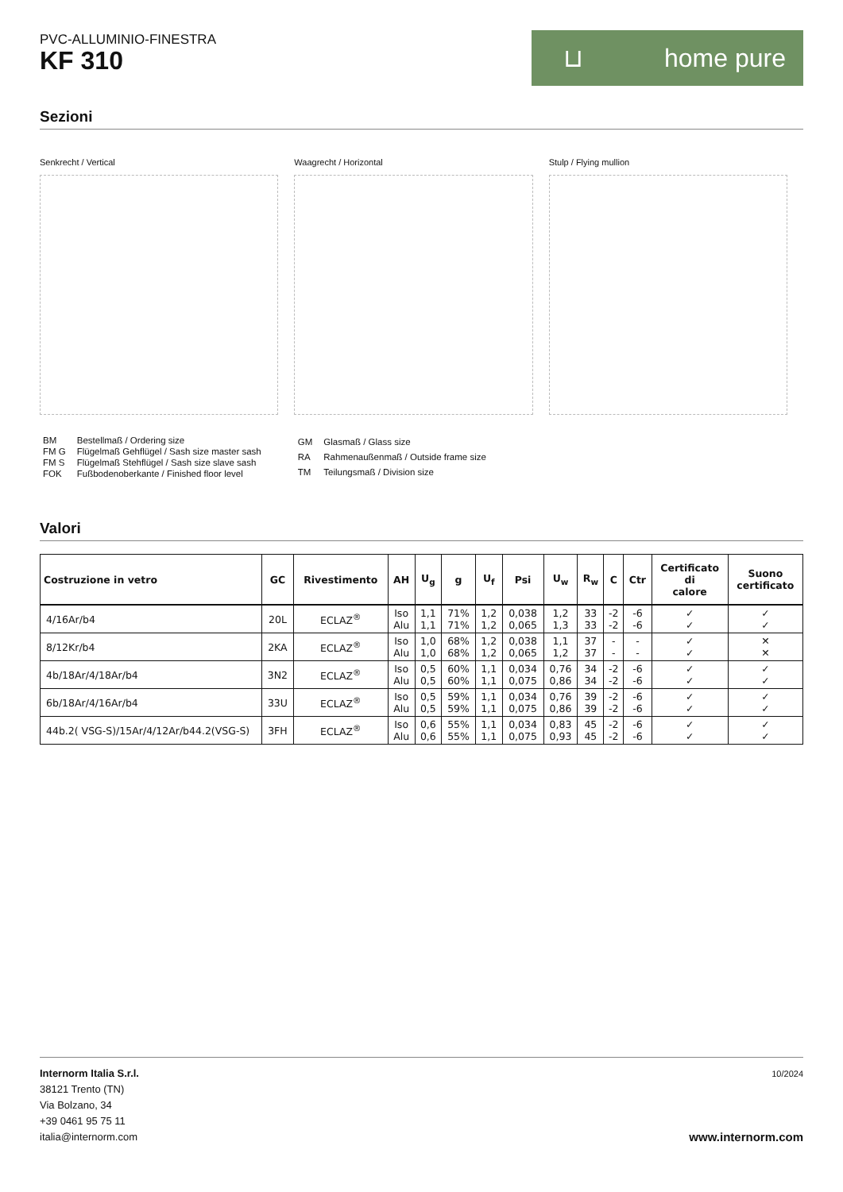PVC-ALLUMINIO-FINESTRA
KF 310
⊔ home pure
Sezioni
Senkrecht / Vertical Waagrecht / Horizontal Stulp / Flying mullion
| BM | Bestellmaß / Ordering size |
| FM G | Flügelmaß Gehflügel / Sash size master sash |
| FM S | Flügelmaß Stehflügel / Sash size slave sash |
| FOK | Fußbodenoberkante / Finished floor level |
| GM | Glasmaß / Glass size |
| RA | Rahmenaußenmaß / Outside frame size |
| TM | Teilungsmaß / Division size |
Valori
| Costruzione in vetro | GC | Rivestimento | AH | U<sub>g</sub> | g | U<sub>f</sub> | Psi | U<sub>w</sub> | R<sub>w</sub> | C | Ctr | Certificato di calore | Suono certificato |
| --- | --- | --- | --- | --- | --- | --- | --- | --- | --- | --- | --- | --- | --- |
| 4/16Ar/b4 | 20L | ECLAZ<sup>®</sup> | Iso Alu | 1,1 1,1 | 71% 71% | 1,2 1,2 | 0,038 0,065 | 1,2 1,3 | 33 33 | -2 -2 | -6 -6 | ✓ ✓ | ✓ ✓ |
| 8/12Kr/b4 | 2KA | ECLAZ<sup>®</sup> | Iso Alu | 1,0 1,0 | 68% 68% | 1,2 1,2 | 0,038 0,065 | 1,1 1,2 | 37 37 | - - | - - | ✓ ✓ | ✕ ✕ |
| 4b/18Ar/4/18Ar/b4 | 3N2 | ECLAZ<sup>®</sup> | Iso Alu | 0,5 0,5 | 60% 60% | 1,1 1,1 | 0,034 0,075 | 0,76 0,86 | 34 34 | -2 -2 | -6 -6 | ✓ ✓ | ✓ ✓ |
| 6b/18Ar/4/16Ar/b4 | 33U | ECLAZ<sup>®</sup> | Iso Alu | 0,5 0,5 | 59% 59% | 1,1 1,1 | 0,034 0,075 | 0,76 0,86 | 39 39 | -2 -2 | -6 -6 | ✓ ✓ | ✓ ✓ |
| 44b.2( VSG-S)/15Ar/4/12Ar/b44.2(VSG-S) | 3FH | ECLAZ<sup>®</sup> | Iso Alu | 0,6 0,6 | 55% 55% | 1,1 1,1 | 0,034 0,075 | 0,83 0,93 | 45 45 | -2 -2 | -6 -6 | ✓ ✓ | ✓ ✓ |
Internorm Italia S.r.l.
38121 Trento (TN)
Via Bolzano, 34
+39 0461 95 75 11
italia@internorm.com
10/2024
www.internorm.com